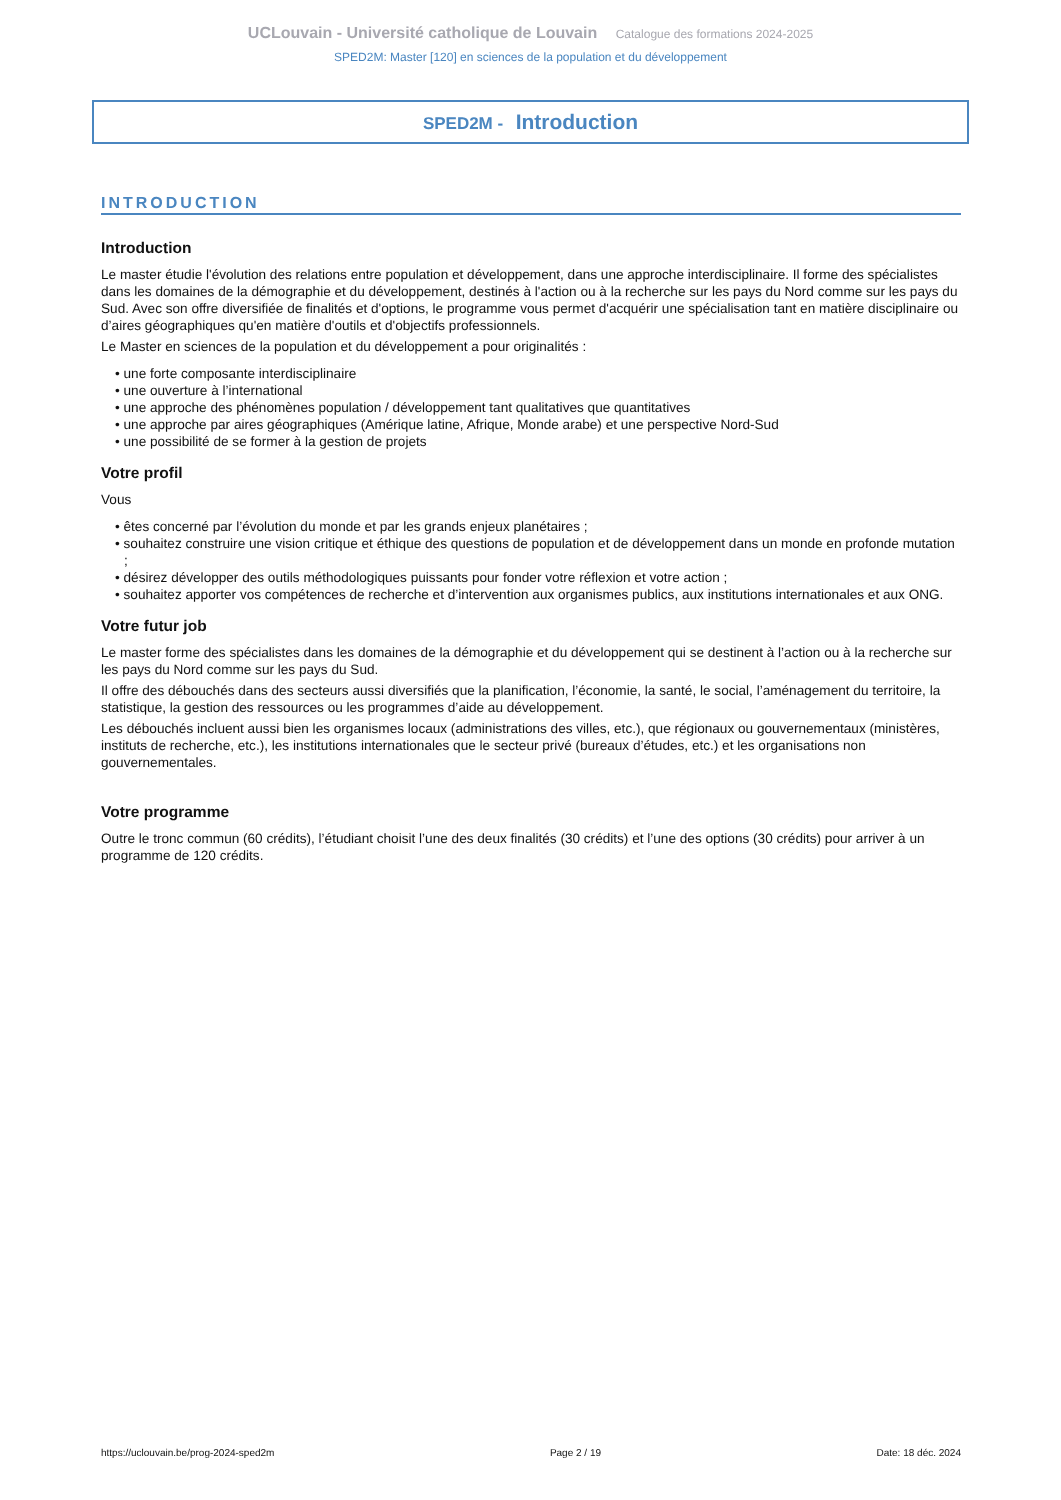UCLouvain - Université catholique de Louvain Catalogue des formations 2024-2025
SPED2M: Master [120] en sciences de la population et du développement
SPED2M - Introduction
INTRODUCTION
Introduction
Le master étudie l'évolution des relations entre population et développement, dans une approche interdisciplinaire. Il forme des spécialistes dans les domaines de la démographie et du développement, destinés à l'action ou à la recherche sur les pays du Nord comme sur les pays du Sud. Avec son offre diversifiée de finalités et d'options, le programme vous permet d'acquérir une spécialisation tant en matière disciplinaire ou d’aires géographiques qu'en matière d'outils et d'objectifs professionnels.
Le Master en sciences de la population et du développement a pour originalités :
• une forte composante interdisciplinaire
• une ouverture à l’international
• une approche des phénomènes population / développement tant qualitatives que quantitatives
• une approche par aires géographiques (Amérique latine, Afrique, Monde arabe) et une perspective Nord-Sud
• une possibilité de se former à la gestion de projets
Votre profil
Vous
• êtes concerné par l’évolution du monde et par les grands enjeux planétaires ;
• souhaitez construire une vision critique et éthique des questions de population et de développement dans un monde en profonde mutation ;
• désirez développer des outils méthodologiques puissants pour fonder votre réflexion et votre action ;
• souhaitez apporter vos compétences de recherche et d’intervention aux organismes publics, aux institutions internationales et aux ONG.
Votre futur job
Le master forme des spécialistes dans les domaines de la démographie et du développement qui se destinent à l’action ou à la recherche sur les pays du Nord comme sur les pays du Sud.
Il offre des débouchés dans des secteurs aussi diversifiés que la planification, l’économie, la santé, le social, l’aménagement du territoire, la statistique, la gestion des ressources ou les programmes d’aide au développement.
Les débouchés incluent aussi bien les organismes locaux (administrations des villes, etc.), que régionaux ou gouvernementaux (ministères, instituts de recherche, etc.), les institutions internationales que le secteur privé (bureaux d’études, etc.) et les organisations non gouvernementales.
Votre programme
Outre le tronc commun (60 crédits), l’étudiant choisit l’une des deux finalités (30 crédits) et l’une des options (30 crédits) pour arriver à un programme de 120 crédits.
https://uclouvain.be/prog-2024-sped2m Page 2 / 19 Date: 18 déc. 2024